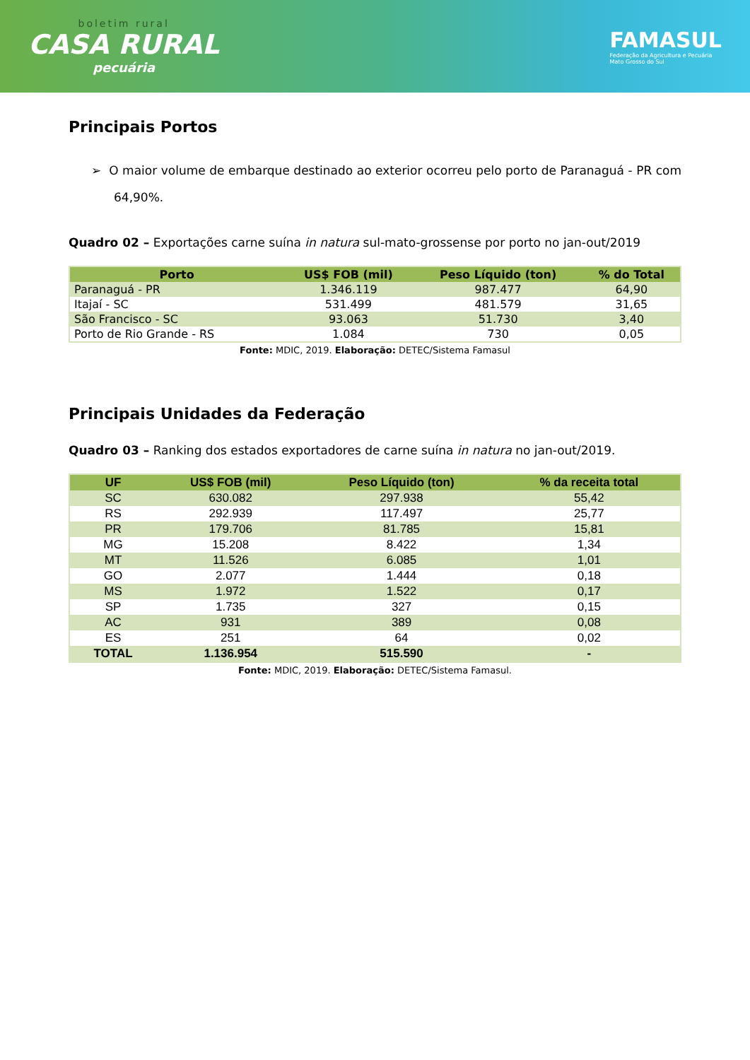boletim rural
CASA RURAL
pecuária
FAMASUL
Federação da Agricultura e Pecuária
Mato Grosso do Sul
Principais Portos
➢ O maior volume de embarque destinado ao exterior ocorreu pelo porto de Paranaguá - PR com 64,90%.
Quadro 02 – Exportações carne suína in natura sul-mato-grossense por porto no jan-out/2019
| Porto | US$ FOB (mil) | Peso Líquido (ton) | % do Total |
| --- | --- | --- | --- |
| Paranaguá - PR | 1.346.119 | 987.477 | 64,90 |
| Itajaí - SC | 531.499 | 481.579 | 31,65 |
| São Francisco - SC | 93.063 | 51.730 | 3,40 |
| Porto de Rio Grande - RS | 1.084 | 730 | 0,05 |
Fonte: MDIC, 2019. Elaboração: DETEC/Sistema Famasul
Principais Unidades da Federação
Quadro 03 – Ranking dos estados exportadores de carne suína in natura no jan-out/2019.
| UF | US$ FOB (mil) | Peso Líquido (ton) | % da receita total |
| --- | --- | --- | --- |
| SC | 630.082 | 297.938 | 55,42 |
| RS | 292.939 | 117.497 | 25,77 |
| PR | 179.706 | 81.785 | 15,81 |
| MG | 15.208 | 8.422 | 1,34 |
| MT | 11.526 | 6.085 | 1,01 |
| GO | 2.077 | 1.444 | 0,18 |
| MS | 1.972 | 1.522 | 0,17 |
| SP | 1.735 | 327 | 0,15 |
| AC | 931 | 389 | 0,08 |
| ES | 251 | 64 | 0,02 |
| TOTAL | 1.136.954 | 515.590 | - |
Fonte: MDIC, 2019. Elaboração: DETEC/Sistema Famasul.